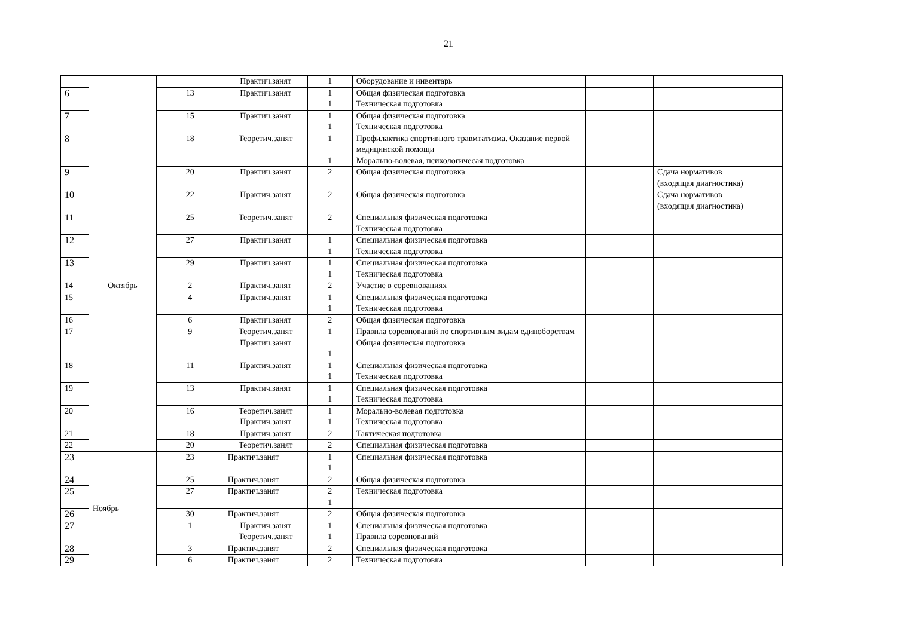21
| | | | Практич.занят | 1 | Оборудование и инвентарь | | |
| 6 | | 13 | Практич.занят | 1 1 | Общая физическая подготовка Техническая подготовка | | |
| 7 | | 15 | Практич.занят | 1 1 | Общая физическая подготовка Техническая подготовка | | |
| 8 | | 18 | Теоретич.занят | 1 1 | Профилактика спортивного травмтатизма. Оказание первой медицинской помощи Морально-волевая, психологичесая подготовка | | |
| 9 | | 20 | Практич.занят | 2 | Общая физическая подготовка | | Сдача нормативов (входящая диагностика) |
| 10 | | 22 | Практич.занят | 2 | Общая физическая подготовка | | Сдача нормативов (входящая диагностика) |
| 11 | | 25 | Теоретич.занят | 2 | Специальная физическая подготовка Техническая подготовка | | |
| 12 | | 27 | Практич.занят | 1 1 | Специальная физическая подготовка Техническая подготовка | | |
| 13 | | 29 | Практич.занят | 1 1 | Специальная физическая подготовка Техническая подготовка | | |
| 14 | Октябрь | 2 | Практич.занят | 2 | Участие в соревнованиях | | |
| 15 | | 4 | Практич.занят | 1 1 | Специальная физическая подготовка Техническая подготовка | | |
| 16 | | 6 | Практич.занят | 2 | Общая физическая подготовка | | |
| 17 | | 9 | Теоретич.занят Практич.занят | 1 1 | Правила соревнований по спортивным видам единоборствам Общая физическая подготовка | | |
| 18 | | 11 | Практич.занят | 1 1 | Специальная физическая подготовка Техническая подготовка | | |
| 19 | | 13 | Практич.занят | 1 1 | Специальная физическая подготовка Техническая подготовка | | |
| 20 | | 16 | Теоретич.занят Практич.занят | 1 1 | Морально-волевая подготовка Техническая подготовка | | |
| 21 | | 18 | Практич.занят | 2 | Тактическая подготовка | | |
| 22 | | 20 | Теоретич.занят | 2 | Специальная физическая подготовка | | |
| 23 | Ноябрь | 23 | Практич.занят | 1 1 | Специальная физическая подготовка | | |
| 24 | | 25 | Практич.занят | 2 | Общая физическая подготовка | | |
| 25 | | 27 | Практич.занят | 2 1 | Техническая подготовка | | |
| 26 | | 30 | Практич.занят | 2 | Общая физическая подготовка | | |
| 27 | | 1 | Практич.занят Теоретич.занят | 1 1 | Специальная физическая подготовка Правила соревнований | | |
| 28 | | 3 | Практич.занят | 2 | Специальная физическая подготовка | | |
| 29 | | 6 | Практич.занят | 2 | Техническая подготовка | | |